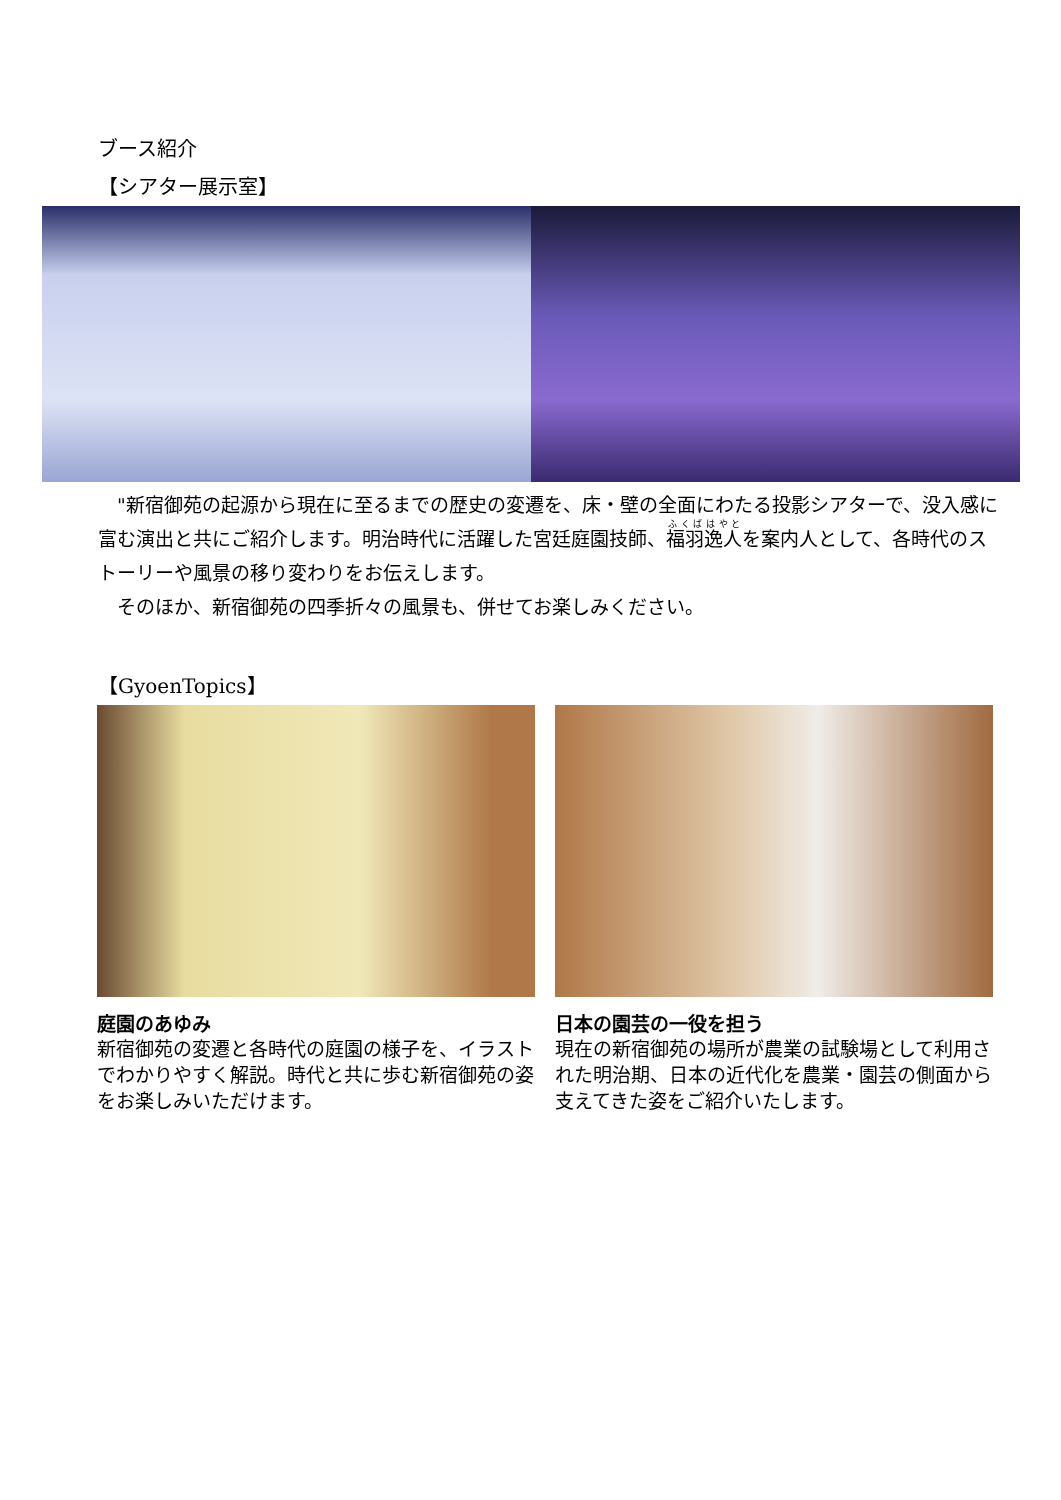ブース紹介
【シアター展示室】
　"新宿御苑の起源から現在に至るまでの歴史の変遷を、床・壁の全面にわたる投影シアターで、没入感に富む演出と共にご紹介します。明治時代に活躍した宮廷庭園技師、福羽逸人を案内人として、各時代のストーリーや風景の移り変わりをお伝えします。
　そのほか、新宿御苑の四季折々の風景も、併せてお楽しみください。
【GyoenTopics】
庭園のあゆみ
新宿御苑の変遷と各時代の庭園の様子を、イラストでわかりやすく解説。時代と共に歩む新宿御苑の姿をお楽しみいただけます。
日本の園芸の一役を担う
現在の新宿御苑の場所が農業の試験場として利用された明治期、日本の近代化を農業・園芸の側面から支えてきた姿をご紹介いたします。